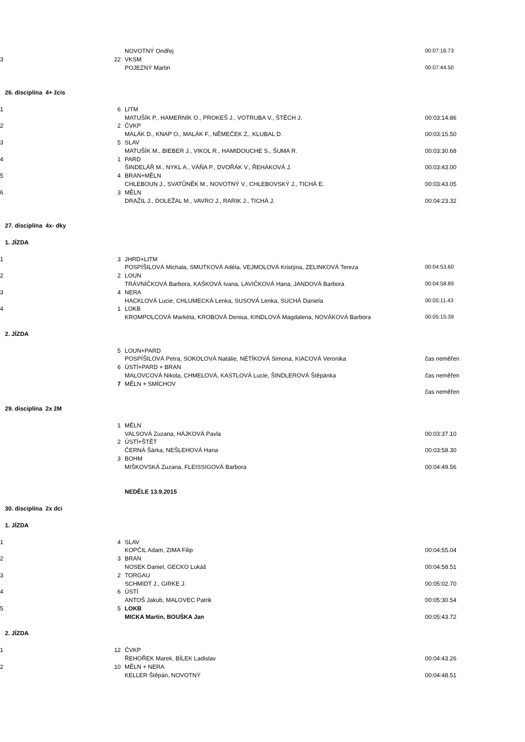| | | NOVOTNÝ Ondřej | 00:07:16.73 |
| 3 | 22 | VKSM | |
| | | POJEZNÝ Martin | 00:07:44.50 |
| 26. disciplína 4+ žcis | | | |
| 1 | 6 | LITM | |
| | | MATUŠÍK P., HAMERNÍK O., PROKEŠ J., VOTRUBA V., ŠTĚCH J. | 00:03:14.86 |
| 2 | 2 | ČVKP | |
| | | MALÁK D., KNAP O., MALÁK F., NĚMEČEK Z., KLUBAL D. | 00:03:15.50 |
| 3 | 5 | SLAV | |
| | | MATUŠÍK M., BIEBER J., VIKOL R., HAMIDOUCHE S., ŠUMA R. | 00:03:30.68 |
| 4 | 1 | PARD | |
| | | ŠINDELÁŘ M., NYKL A., VÁŇA P., DVOŘÁK V., ŘEHÁKOVÁ J. | 00:03:43.00 |
| 5 | 4 | BRAN+MĚLN | |
| | | CHLEBOUN J., SVATŮNĚK M., NOVOTNÝ V., CHLEBOVSKÝ J., TICHÁ E. | 00:03:43.05 |
| 6 | 3 | MĚLN | |
| | | DRAŽIL J., DOLEŽAL M., VAVRO J., RARIK J., TICHÁ J. | 00:04:23.32 |
| 27. disciplína 4x- dky | | | |
| 1. JÍZDA | | | |
| 1 | 3 | JHRD+LITM | |
| | | POSPÍŠILOVÁ Michala, SMUTKOVÁ Adéla, VEJMOLOVÁ Kristýna, ZELINKOVÁ Tereza | 00:04:53.60 |
| 2 | 2 | LOUN | |
| | | TRÁVNÍČKOVÁ Barbora, KAŠKOVÁ Ivana, LAVIČKOVÁ Hana, JANDOVÁ Barbora | 00:04:58.89 |
| 3 | 4 | NERA | |
| | | HACKLOVÁ Lucie, CHLUMECKÁ Lenka, SUSOVÁ Lenka, SUCHÁ Daniela | 00:05:11.43 |
| 4 | 1 | LOKB | |
| | | KROMPOLCOVÁ Markéta, KROBOVÁ Denisa, KINDLOVÁ Magdalena, NOVÁKOVÁ Barbora | 00:05:15.39 |
| 2. JÍZDA | | | |
| | 5 | LOUN+PARD | |
| | | POSPÍŠILOVÁ Petra, SOKOLOVÁ Natálie, NETÍKOVÁ Simona, KIACOVÁ Veronika | čas neměřen |
| | 6 | ÚSTÍ+PARD + BRAN | |
| | | MALOVCOVÁ Nikola, CHMELOVÁ, KASTLOVÁ Lucie, ŠINDLEROVÁ Štěpánka | čas neměřen |
| | 7 | MĚLN + SMÍCHOV | |
| | | | čas neměřen |
| 29. disciplína 2x žM | | | |
| | 1 | MĚLN | |
| | | VALSOVÁ Zuzana, HÁJKOVÁ Pavla | 00:03:37.10 |
| | 2 | ÚSTÍ+ŠTĚT | |
| | | ČERNÁ Šárka, NEŠLEHOVÁ Hana | 00:03:58.30 |
| | 3 | BOHM | |
| | | MIŠKOVSKÁ Zuzana, FLEISSIGOVÁ Barbora | 00:04:49.56 |
| | | NEDĚLE 13.9.2015 | |
| 30. disciplína 2x dci | | | |
| 1. JÍZDA | | | |
| 1 | 4 | SLAV | |
| | | KOPČIL Adam, ZIMA Filip | 00:04:55.04 |
| 2 | 3 | BRAN | |
| | | NOSEK Daniel, GECKO Lukáš | 00:04:58.51 |
| 3 | 2 | TORGAU | |
| | | SCHMIDT J., GIRKE J. | 00:05:02.70 |
| 4 | 6 | ÚSTÍ | |
| | | ANTOŠ Jakub, MALOVEC Patrik | 00:05:30.54 |
| 5 | 5 | LOKB | |
| | | MICKA Martin, BOUŠKA Jan | 00:05:43.72 |
| 2. JÍZDA | | | |
| 1 | 12 | ČVKP | |
| | | ŘEHOŘEK Marek, BÍLEK Ladislav | 00:04:43.26 |
| 2 | 10 | MĚLN + NERA | |
| | | KELLER Štěpán, NOVOTNÝ | 00:04:48.51 |